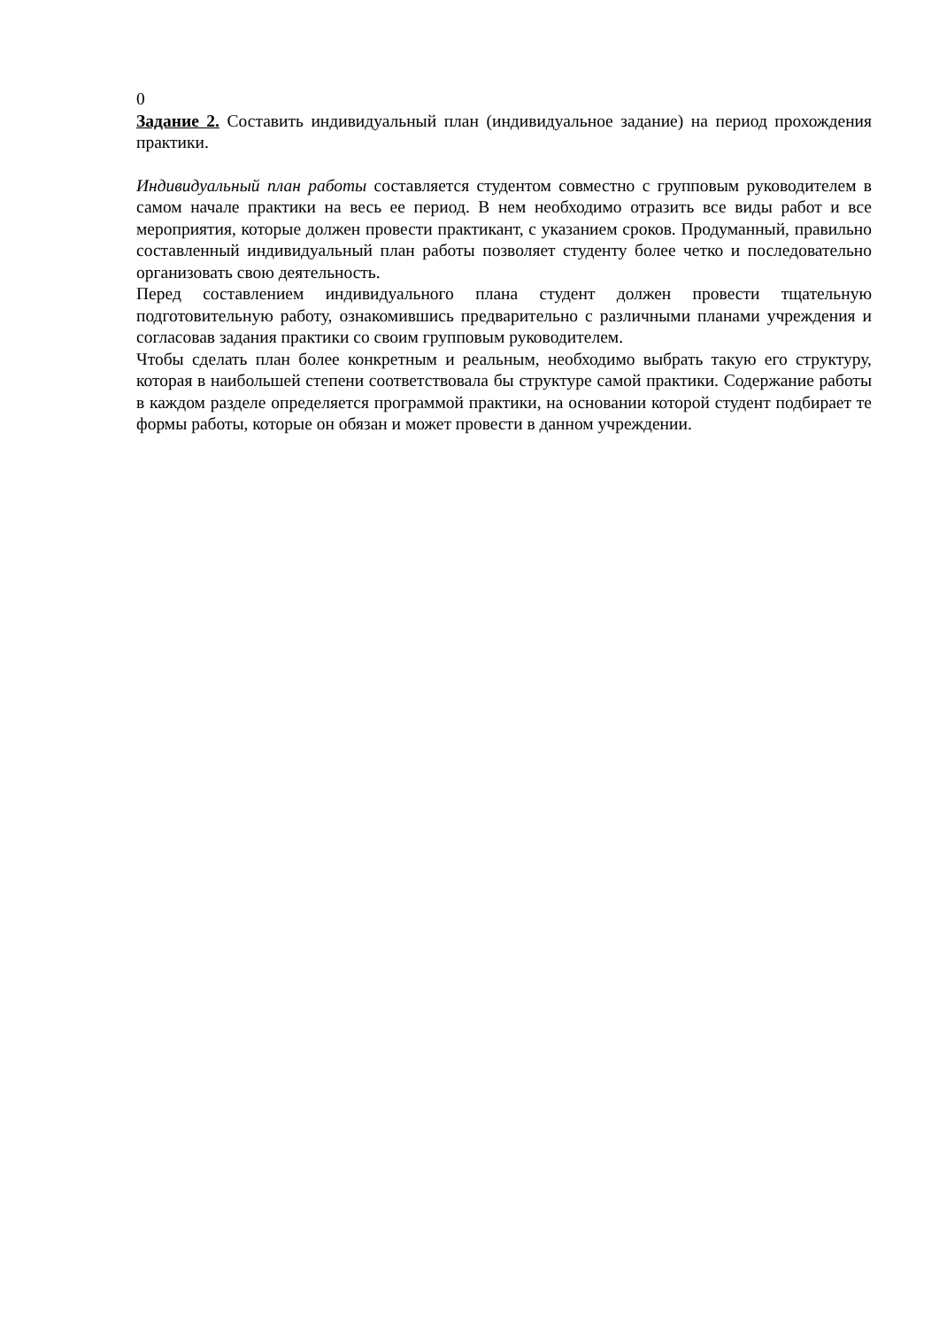0
Задание 2. Составить индивидуальный план (индивидуальное задание) на период прохождения практики.
Индивидуальный план работы составляется студентом совместно с групповым руководителем в самом начале практики на весь ее период. В нем необходимо отразить все виды работ и все мероприятия, которые должен провести практикант, с указанием сроков. Продуманный, правильно составленный индивидуальный план работы позволяет студенту более четко и последовательно организовать свою деятельность.
Перед составлением индивидуального плана студент должен провести тщательную подготовительную работу, ознакомившись предварительно с различными планами учреждения и согласовав задания практики со своим групповым руководителем.
Чтобы сделать план более конкретным и реальным, необходимо выбрать такую его структуру, которая в наибольшей степени соответствовала бы структуре самой практики. Содержание работы в каждом разделе определяется программой практики, на основании которой студент подбирает те формы работы, которые он обязан и может провести в данном учреждении.